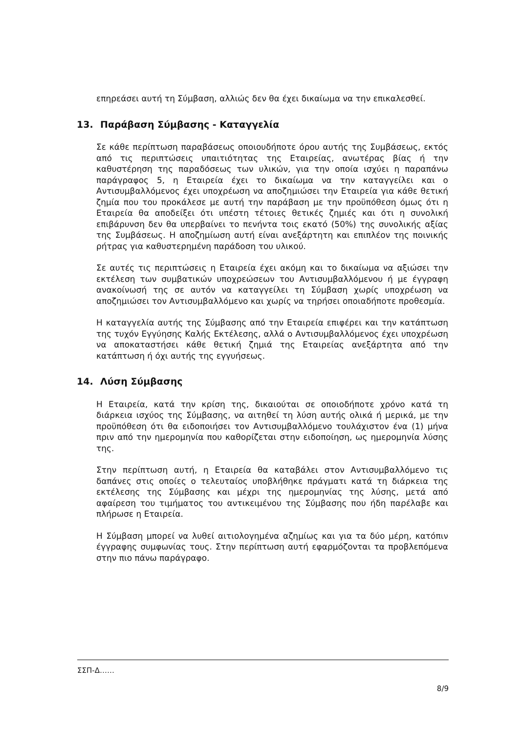επηρεάσει αυτή τη Σύμβαση, αλλιώς δεν θα έχει δικαίωμα να την επικαλεσθεί.
13. Παράβαση Σύμβασης - Καταγγελία
Σε κάθε περίπτωση παραβάσεως οποιουδήποτε όρου αυτής της Συμβάσεως, εκτός από τις περιπτώσεις υπαιτιότητας της Εταιρείας, ανωτέρας βίας ή την καθυστέρηση της παραδόσεως των υλικών, για την οποία ισχύει η παραπάνω παράγραφος 5, η Εταιρεία έχει το δικαίωμα να την καταγγείλει και ο Αντισυμβαλλόμενος έχει υποχρέωση να αποζημιώσει την Εταιρεία για κάθε θετική ζημία που του προκάλεσε με αυτή την παράβαση με την προϋπόθεση όμως ότι η Εταιρεία θα αποδείξει ότι υπέστη τέτοιες θετικές ζημιές και ότι η συνολική επιβάρυνση δεν θα υπερβαίνει το πενήντα τοις εκατό (50%) της συνολικής αξίας της Συμβάσεως. Η αποζημίωση αυτή είναι ανεξάρτητη και επιπλέον της ποινικής ρήτρας για καθυστερημένη παράδοση του υλικού.
Σε αυτές τις περιπτώσεις η Εταιρεία έχει ακόμη και το δικαίωμα να αξιώσει την εκτέλεση των συμβατικών υποχρεώσεων του Αντισυμβαλλόμενου ή με έγγραφη ανακοίνωσή της σε αυτόν να καταγγείλει τη Σύμβαση χωρίς υποχρέωση να αποζημιώσει τον Αντισυμβαλλόμενο και χωρίς να τηρήσει οποιαδήποτε προθεσμία.
Η καταγγελία αυτής της Σύμβασης από την Εταιρεία επιφέρει και την κατάπτωση της τυχόν Εγγύησης Καλής Εκτέλεσης, αλλά ο Αντισυμβαλλόμενος έχει υποχρέωση να αποκαταστήσει κάθε θετική ζημιά της Εταιρείας ανεξάρτητα από την κατάπτωση ή όχι αυτής της εγγυήσεως.
14. Λύση Σύμβασης
Η Εταιρεία, κατά την κρίση της, δικαιούται σε οποιοδήποτε χρόνο κατά τη διάρκεια ισχύος της Σύμβασης, να αιτηθεί τη λύση αυτής ολικά ή μερικά, με την προϋπόθεση ότι θα ειδοποιήσει τον Αντισυμβαλλόμενο τουλάχιστον ένα (1) μήνα πριν από την ημερομηνία που καθορίζεται στην ειδοποίηση, ως ημερομηνία λύσης της.
Στην περίπτωση αυτή, η Εταιρεία θα καταβάλει στον Αντισυμβαλλόμενο τις δαπάνες στις οποίες ο τελευταίος υποβλήθηκε πράγματι κατά τη διάρκεια της εκτέλεσης της Σύμβασης και μέχρι της ημερομηνίας της λύσης, μετά από αφαίρεση του τιμήματος του αντικειμένου της Σύμβασης που ήδη παρέλαβε και πλήρωσε η Εταιρεία.
Η Σύμβαση μπορεί να λυθεί αιτιολογημένα αζημίως και για τα δύο μέρη, κατόπιν έγγραφης συμφωνίας τους. Στην περίπτωση αυτή εφαρμόζονται τα προβλεπόμενα στην πιο πάνω παράγραφο.
ΣΣΠ-Δ……
8/9